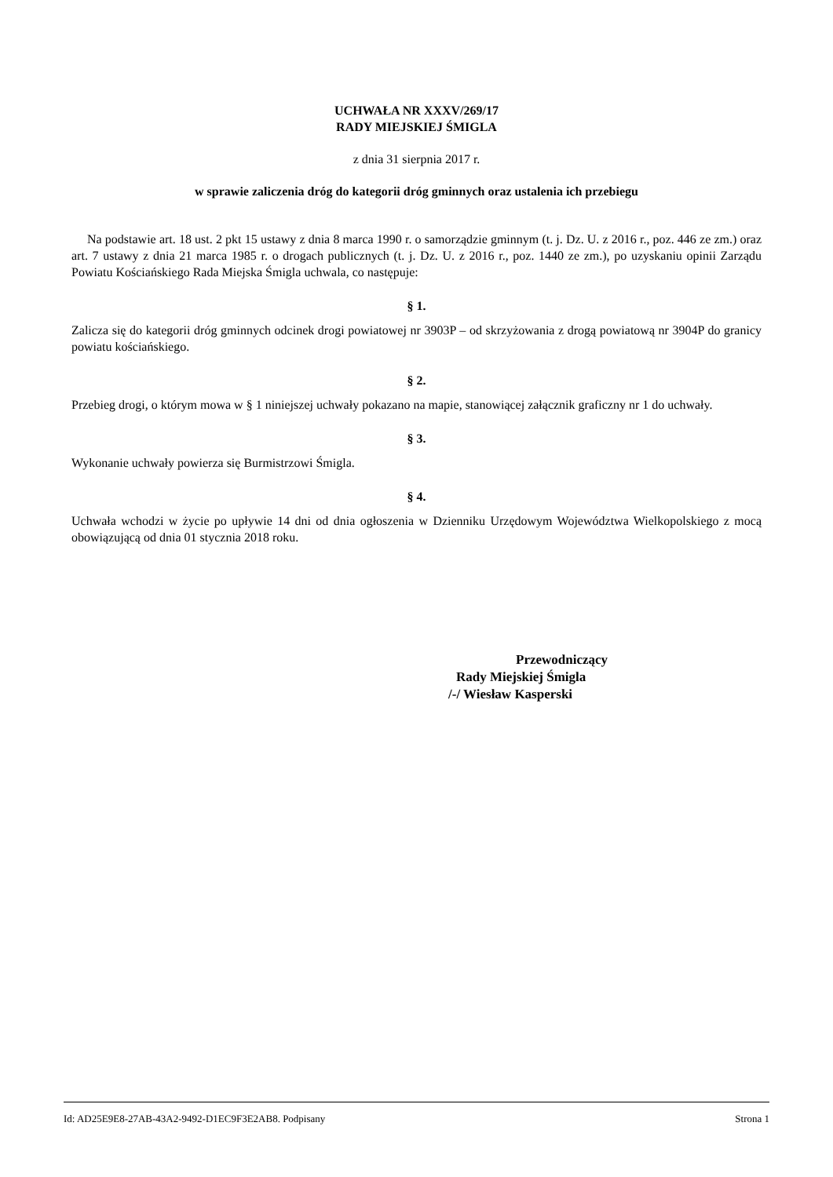UCHWAŁA NR XXXV/269/17
RADY MIEJSKIEJ ŚMIGLA
z dnia 31 sierpnia 2017 r.
w sprawie zaliczenia dróg do kategorii dróg gminnych oraz ustalenia ich przebiegu
Na podstawie art. 18 ust. 2 pkt 15 ustawy z dnia 8 marca 1990 r. o samorządzie gminnym (t. j. Dz. U. z 2016 r., poz. 446 ze zm.) oraz art. 7 ustawy z dnia 21 marca 1985 r. o drogach publicznych (t. j. Dz. U. z 2016 r., poz. 1440 ze zm.), po uzyskaniu opinii Zarządu Powiatu Kościańskiego Rada Miejska Śmigla uchwala, co następuje:
§ 1.
Zalicza się do kategorii dróg gminnych odcinek drogi powiatowej nr 3903P – od skrzyżowania z drogą powiatową nr 3904P do granicy powiatu kościańskiego.
§ 2.
Przebieg drogi, o którym mowa w § 1 niniejszej uchwały pokazano na mapie, stanowiącej załącznik graficzny nr 1 do uchwały.
§ 3.
Wykonanie uchwały powierza się Burmistrzowi Śmigla.
§ 4.
Uchwała wchodzi w życie po upływie 14 dni od dnia ogłoszenia w Dzienniku Urzędowym Województwa Wielkopolskiego z mocą obowiązującą od dnia 01 stycznia 2018 roku.
Przewodniczący
Rady Miejskiej Śmigla
/-/ Wiesław Kasperski
Id: AD25E9E8-27AB-43A2-9492-D1EC9F3E2AB8. Podpisany Strona 1